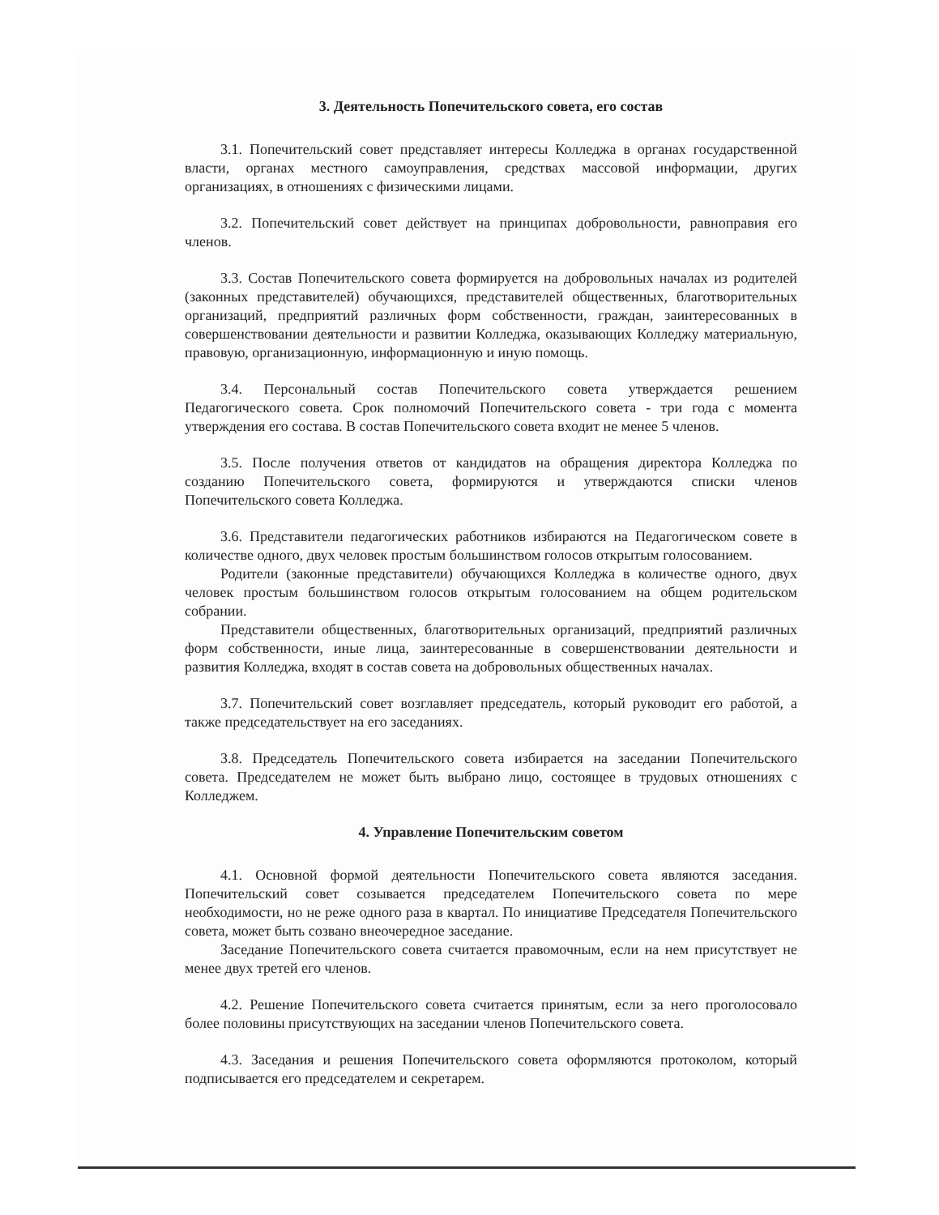3. Деятельность Попечительского совета, его состав
3.1. Попечительский совет представляет интересы Колледжа в органах государственной власти, органах местного самоуправления, средствах массовой информации, других организациях, в отношениях с физическими лицами.
3.2. Попечительский совет действует на принципах добровольности, равноправия его членов.
3.3. Состав Попечительского совета формируется на добровольных началах из родителей (законных представителей) обучающихся, представителей общественных, благотворительных организаций, предприятий различных форм собственности, граждан, заинтересованных в совершенствовании деятельности и развитии Колледжа, оказывающих Колледжу материальную, правовую, организационную, информационную и иную помощь.
3.4. Персональный состав Попечительского совета утверждается решением Педагогического совета. Срок полномочий Попечительского совета - три года с момента утверждения его состава. В состав Попечительского совета входит не менее 5 членов.
3.5. После получения ответов от кандидатов на обращения директора Колледжа по созданию Попечительского совета, формируются и утверждаются списки членов Попечительского совета Колледжа.
3.6. Представители педагогических работников избираются на Педагогическом совете в количестве одного, двух человек простым большинством голосов открытым голосованием.
Родители (законные представители) обучающихся Колледжа в количестве одного, двух человек простым большинством голосов открытым голосованием на общем родительском собрании.
Представители общественных, благотворительных организаций, предприятий различных форм собственности, иные лица, заинтересованные в совершенствовании деятельности и развития Колледжа, входят в состав совета на добровольных общественных началах.
3.7. Попечительский совет возглавляет председатель, который руководит его работой, а также председательствует на его заседаниях.
3.8. Председатель Попечительского совета избирается на заседании Попечительского совета. Председателем не может быть выбрано лицо, состоящее в трудовых отношениях с Колледжем.
4. Управление Попечительским советом
4.1. Основной формой деятельности Попечительского совета являются заседания. Попечительский совет созывается председателем Попечительского совета по мере необходимости, но не реже одного раза в квартал. По инициативе Председателя Попечительского совета, может быть созвано внеочередное заседание.
Заседание Попечительского совета считается правомочным, если на нем присутствует не менее двух третей его членов.
4.2. Решение Попечительского совета считается принятым, если за него проголосовало более половины присутствующих на заседании членов Попечительского совета.
4.3. Заседания и решения Попечительского совета оформляются протоколом, который подписывается его председателем и секретарем.